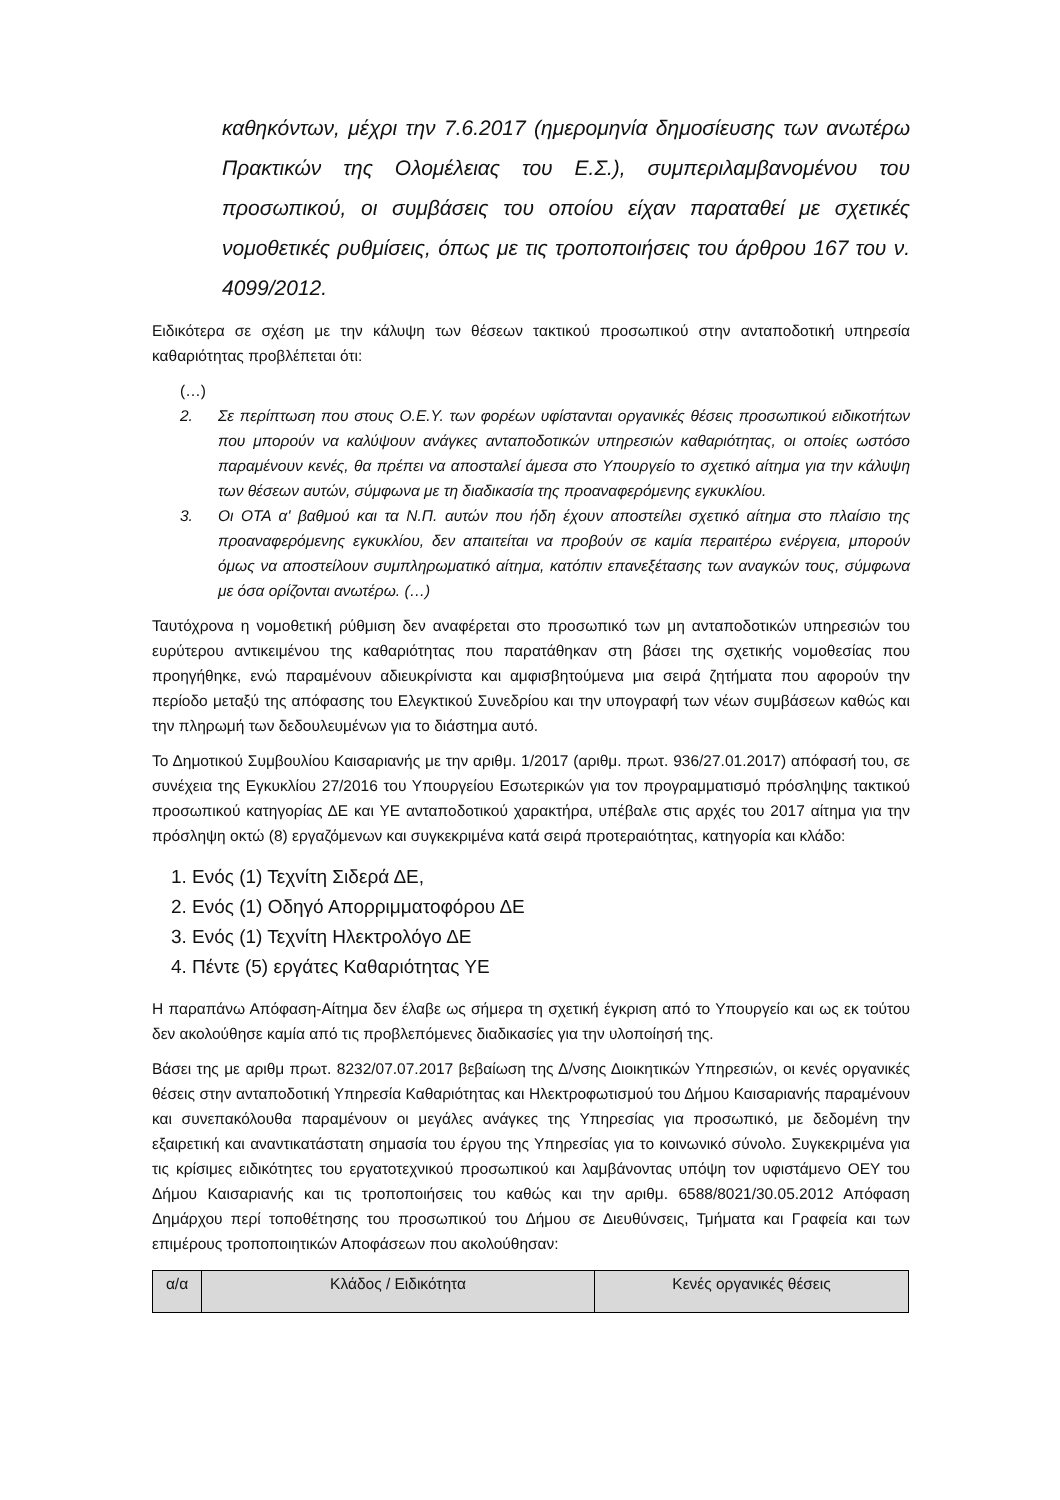καθηκόντων, μέχρι την 7.6.2017 (ημερομηνία δημοσίευσης των ανωτέρω Πρακτικών της Ολομέλειας του Ε.Σ.), συμπεριλαμβανομένου του προσωπικού, οι συμβάσεις του οποίου είχαν παραταθεί με σχετικές νομοθετικές ρυθμίσεις, όπως με τις τροποποιήσεις του άρθρου 167 του ν. 4099/2012.
Ειδικότερα σε σχέση με την κάλυψη των θέσεων τακτικού προσωπικού στην ανταποδοτική υπηρεσία καθαριότητας προβλέπεται ότι:
(…)
2. Σε περίπτωση που στους Ο.Ε.Υ. των φορέων υφίστανται οργανικές θέσεις προσωπικού ειδικοτήτων που μπορούν να καλύψουν ανάγκες ανταποδοτικών υπηρεσιών καθαριότητας, οι οποίες ωστόσο παραμένουν κενές, θα πρέπει να αποσταλεί άμεσα στο Υπουργείο το σχετικό αίτημα για την κάλυψη των θέσεων αυτών, σύμφωνα με τη διαδικασία της προαναφερόμενης εγκυκλίου.
3. Οι ΟΤΑ α' βαθμού και τα Ν.Π. αυτών που ήδη έχουν αποστείλει σχετικό αίτημα στο πλαίσιο της προαναφερόμενης εγκυκλίου, δεν απαιτείται να προβούν σε καμία περαιτέρω ενέργεια, μπορούν όμως να αποστείλουν συμπληρωματικό αίτημα, κατόπιν επανεξέτασης των αναγκών τους, σύμφωνα με όσα ορίζονται ανωτέρω. (…)
Ταυτόχρονα η νομοθετική ρύθμιση δεν αναφέρεται στο προσωπικό των μη ανταποδοτικών υπηρεσιών του ευρύτερου αντικειμένου της καθαριότητας που παρατάθηκαν στη βάσει της σχετικής νομοθεσίας που προηγήθηκε, ενώ παραμένουν αδιευκρίνιστα και αμφισβητούμενα μια σειρά ζητήματα που αφορούν την περίοδο μεταξύ της απόφασης του Ελεγκτικού Συνεδρίου και την υπογραφή των νέων συμβάσεων καθώς και την πληρωμή των δεδουλευμένων για το διάστημα αυτό.
Το Δημοτικού Συμβουλίου Καισαριανής με την αριθμ. 1/2017 (αριθμ. πρωτ. 936/27.01.2017) απόφασή του, σε συνέχεια της Εγκυκλίου 27/2016 του Υπουργείου Εσωτερικών για τον προγραμματισμό πρόσληψης τακτικού προσωπικού κατηγορίας ΔΕ και ΥΕ ανταποδοτικού χαρακτήρα, υπέβαλε στις αρχές του 2017 αίτημα για την πρόσληψη οκτώ (8) εργαζόμενων και συγκεκριμένα κατά σειρά προτεραιότητας, κατηγορία και κλάδο:
1. Ενός (1) Τεχνίτη Σιδερά ΔΕ,
2. Ενός (1) Οδηγό Απορριμματοφόρου ΔΕ
3. Ενός (1) Τεχνίτη Ηλεκτρολόγο ΔΕ
4. Πέντε (5) εργάτες Καθαριότητας ΥΕ
Η παραπάνω Απόφαση-Αίτημα δεν έλαβε ως σήμερα τη σχετική έγκριση από το Υπουργείο και ως εκ τούτου δεν ακολούθησε καμία από τις προβλεπόμενες διαδικασίες για την υλοποίησή της.
Βάσει της με αριθμ πρωτ. 8232/07.07.2017 βεβαίωση της Δ/νσης Διοικητικών Υπηρεσιών, οι κενές οργανικές θέσεις στην ανταποδοτική Υπηρεσία Καθαριότητας και Ηλεκτροφωτισμού του Δήμου Καισαριανής παραμένουν και συνεπακόλουθα παραμένουν οι μεγάλες ανάγκες της Υπηρεσίας για προσωπικό, με δεδομένη την εξαιρετική και αναντικατάστατη σημασία του έργου της Υπηρεσίας για το κοινωνικό σύνολο. Συγκεκριμένα για τις κρίσιμες ειδικότητες του εργατοτεχνικού προσωπικού και λαμβάνοντας υπόψη τον υφιστάμενο ΟΕΥ του Δήμου Καισαριανής και τις τροποποιήσεις του καθώς και την αριθμ. 6588/8021/30.05.2012 Απόφαση Δημάρχου περί τοποθέτησης του προσωπικού του Δήμου σε Διευθύνσεις, Τμήματα και Γραφεία και των επιμέρους τροποποιητικών Αποφάσεων που ακολούθησαν:
| α/α | Κλάδος / Ειδικότητα | Κενές οργανικές θέσεις |
| --- | --- | --- |